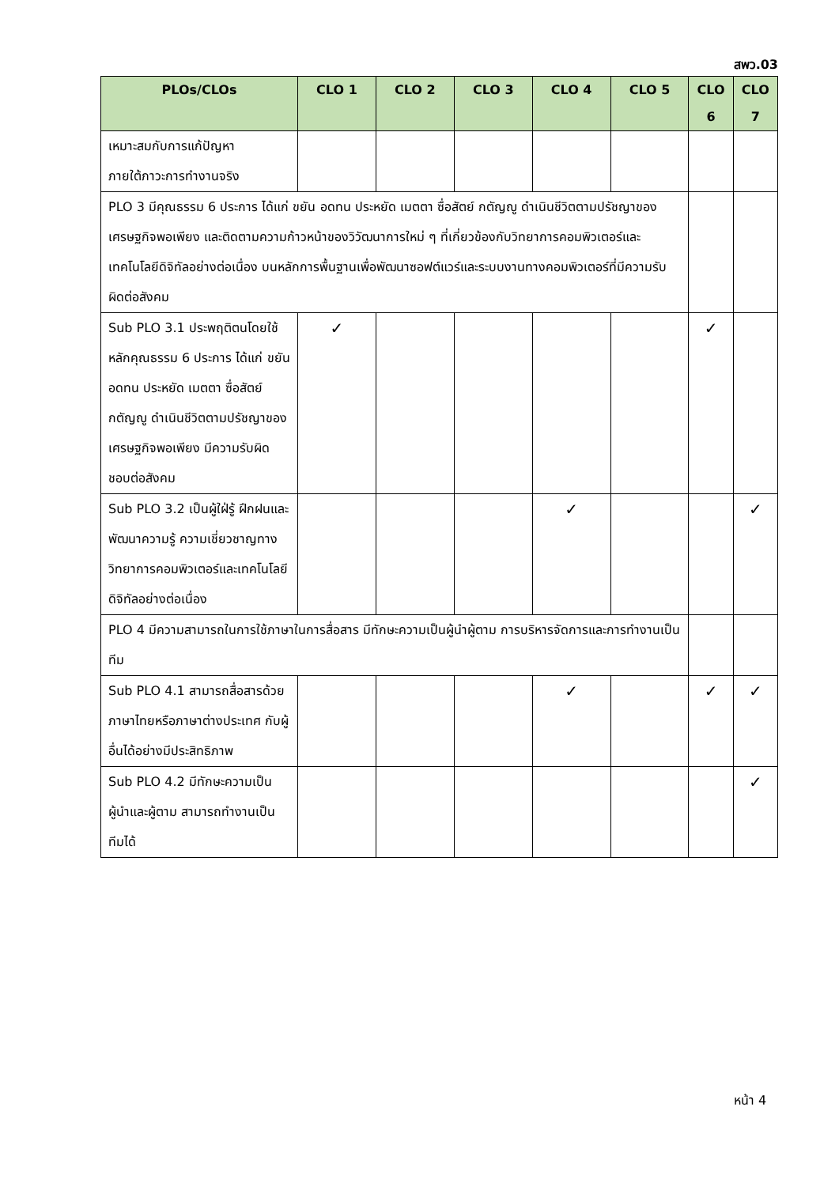สพว.03
| PLOs/CLOs | CLO 1 | CLO 2 | CLO 3 | CLO 4 | CLO 5 | CLO 6 | CLO 7 |
| --- | --- | --- | --- | --- | --- | --- | --- |
| เหมาะสมกับการแก้ปัญหา ภายใต้ภาวะการทำงานจริง | | | | | | | |
| PLO 3 มีคุณธรรม 6 ประการ ได้แก่ ขยัน อดทน ประหยัด เมตตา ซื่อสัตย์ กตัญญู ดำเนินชีวิตตามปรัชญาของเศรษฐกิจพอเพียง และติดตามความก้าวหน้าของวิวัฒนาการใหม่ ๆ ที่เกี่ยวข้องกับวิทยาการคอมพิวเตอร์และเทคโนโลยีดิจิทัลอย่างต่อเนื่อง บนหลักการพื้นฐานเพื่อพัฒนาซอฟต์แวร์และระบบงานทางคอมพิวเตอร์ที่มีความรับผิดต่อสังคม | | | | | | | |
| Sub PLO 3.1 ประพฤติตนโดยใช้หลักคุณธรรม 6 ประการ ได้แก่ ขยัน อดทน ประหยัด เมตตา ซื่อสัตย์ กตัญญู ดำเนินชีวิตตามปรัชญาของเศรษฐกิจพอเพียง มีความรับผิดชอบต่อสังคม | ✓ | | | | | ✓ | |
| Sub PLO 3.2 เป็นผู้ใฝ่รู้ ฝึกฝนและพัฒนาความรู้ ความเชี่ยวชาญทางวิทยาการคอมพิวเตอร์และเทคโนโลยีดิจิทัลอย่างต่อเนื่อง | | | | ✓ | | | ✓ |
| PLO 4 มีความสามารถในการใช้ภาษาในการสื่อสาร มีทักษะความเป็นผู้นำผู้ตาม การบริหารจัดการและการทำงานเป็นทีม | | | | | | | |
| Sub PLO 4.1 สามารถสื่อสารด้วยภาษาไทยหรือภาษาต่างประเทศ กับผู้อื่นได้อย่างมีประสิทธิภาพ | | | | ✓ | | ✓ | ✓ |
| Sub PLO 4.2 มีทักษะความเป็นผู้นำและผู้ตาม สามารถทำงานเป็นทีมได้ | | | | | | | ✓ |
หน้า 4